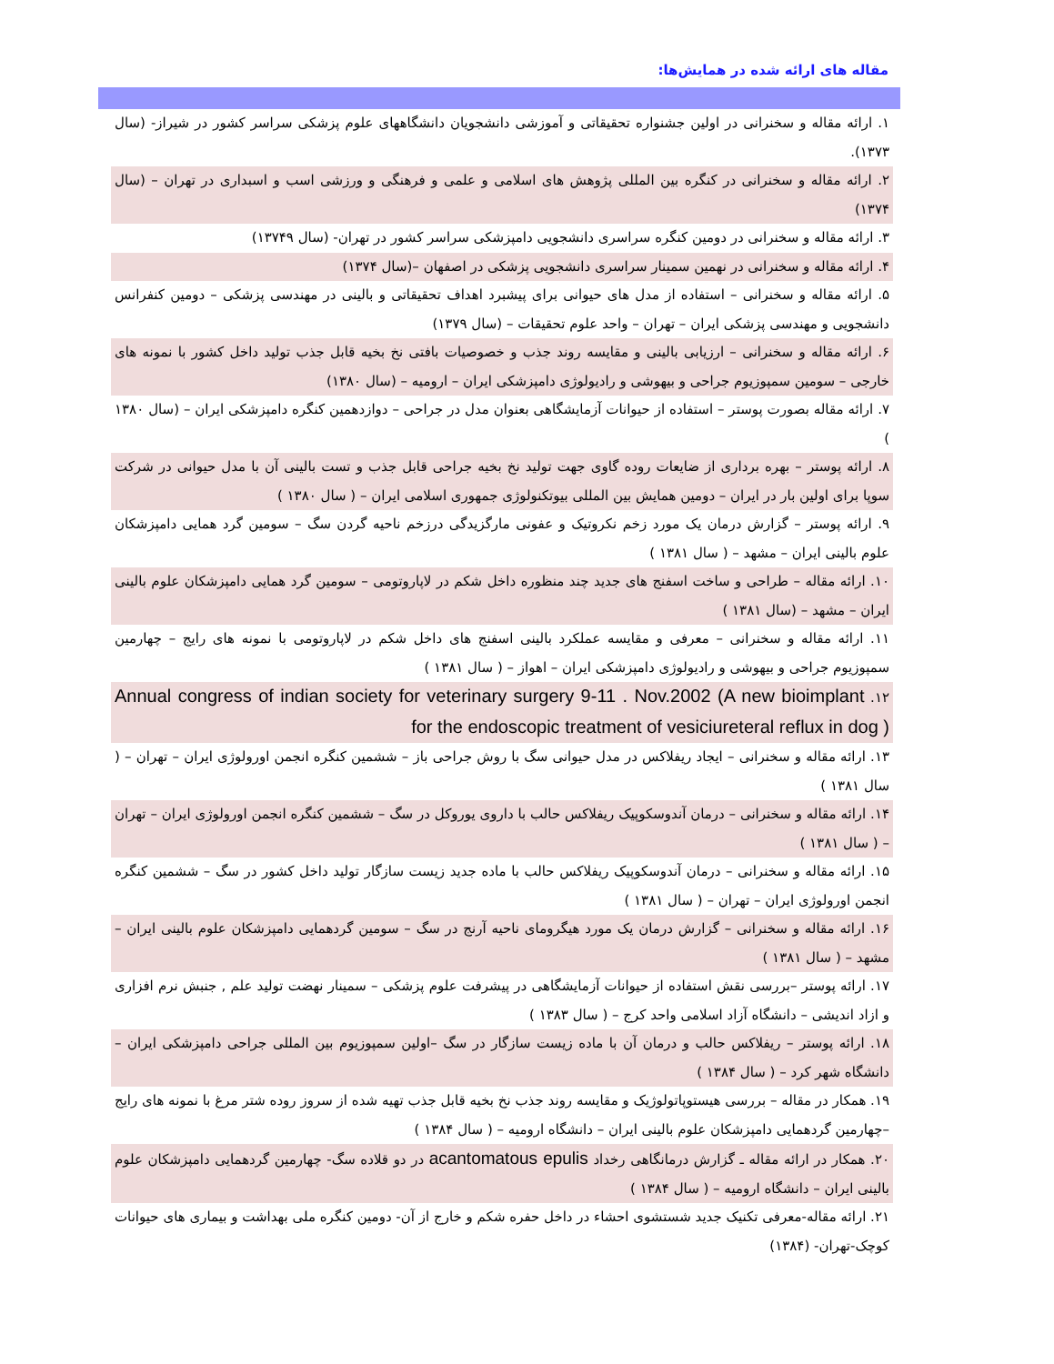مقاله های ارائه شده در همایش‌ها:
۱. ارائه مقاله و سخنرانی در اولین جشنواره تحقیقاتی و آموزشی دانشجویان دانشگاههای علوم پزشکی سراسر کشور در شیراز- (سال ۱۳۷۳).
۲. ارائه مقاله و سخنرانی در کنگره بین المللی پژوهش های اسلامی و علمی و فرهنگی و ورزشی اسب و اسبداری در تهران – (سال ۱۳۷۴)
۳. ارائه مقاله و سخنرانی در دومین کنگره سراسری دانشجویی دامپزشکی سراسر کشور در تهران- (سال ۱۳۷۴۹)
۴. ارائه مقاله و سخنرانی در نهمین سمینار سراسری دانشجویی پزشکی در اصفهان –(سال ۱۳۷۴)
۵. ارائه مقاله و سخنرانی – استفاده از مدل های حیوانی برای پیشبرد اهداف تحقیقاتی و بالینی در مهندسی پزشکی – دومین کنفرانس دانشجویی و مهندسی پزشکی ایران – تهران – واحد علوم تحقیقات – (سال ۱۳۷۹)
۶. ارائه مقاله و سخنرانی – ارزیابی بالینی و مقایسه روند جذب و خصوصیات بافتی نخ بخیه قابل جذب تولید داخل کشور با نمونه های خارجی – سومین سمپوزیوم جراحی و بیهوشی و رادیولوژی دامپزشکی ایران – ارومیه – (سال ۱۳۸۰)
۷. ارائه مقاله بصورت پوستر – استفاده از حیوانات آزمایشگاهی بعنوان مدل در جراحی – دوازدهمین کنگره دامپزشکی ایران – (سال ۱۳۸۰ )
۸. ارائه پوستر – بهره برداری از ضایعات روده گاوی جهت تولید نخ بخیه جراحی قابل جذب و تست بالینی آن با مدل حیوانی در شرکت سوپا برای اولین بار در ایران – دومین همایش بین المللی بیوتکنولوژی جمهوری اسلامی ایران – ( سال ۱۳۸۰ )
۹. ارائه پوستر – گزارش درمان یک مورد زخم نکروتیک و عفونی مارگزیدگی درزخم ناحیه گردن سگ – سومین گرد همایی دامپزشکان علوم بالینی ایران – مشهد – ( سال ۱۳۸۱ )
۱۰. ارائه مقاله – طراحی و ساخت اسفنج های جدید چند منظوره داخل شکم در لاپاروتومی – سومین گرد همایی دامپزشکان علوم بالینی ایران – مشهد – (سال ۱۳۸۱ )
۱۱. ارائه مقاله و سخنرانی – معرفی و مقایسه عملکرد بالینی اسفنج های داخل شکم در لاپاروتومی با نمونه های رایج – چهارمین سمپوزیوم جراحی و بیهوشی و رادیولوژی دامپزشکی ایران – اهواز – ( سال ۱۳۸۱ )
۱۲. Annual congress of indian society for veterinary surgery 9-11 . Nov.2002 (A new bioimplant for the endoscopic treatment of vesiciureteral reflux in dog )
۱۳. ارائه مقاله و سخنرانی – ایجاد ریفلاکس در مدل حیوانی سگ با روش جراحی باز – ششمین کنگره انجمن اورولوژی ایران – تهران – ( سال ۱۳۸۱ )
۱۴. ارائه مقاله و سخنرانی – درمان آندوسکوپیک ریفلاکس حالب با داروی یوروکل در سگ – ششمین کنگره انجمن اورولوژی ایران – تهران – ( سال ۱۳۸۱ )
۱۵. ارائه مقاله و سخنرانی – درمان آندوسکوپیک ریفلاکس حالب با ماده جدید زیست سازگار تولید داخل کشور در سگ – ششمین کنگره انجمن اورولوژی ایران – تهران – ( سال ۱۳۸۱ )
۱۶. ارائه مقاله و سخنرانی – گزارش درمان یک مورد هیگرومای ناحیه آرنج در سگ – سومین گردهمایی دامپزشکان علوم بالینی ایران – مشهد – ( سال ۱۳۸۱ )
۱۷. ارائه پوستر –بررسی نقش استفاده از حیوانات آزمایشگاهی در پیشرفت علوم پزشکی – سمینار نهضت تولید علم , جنبش نرم افزاری و ازاد اندیشی – دانشگاه آزاد اسلامی واحد کرج – ( سال ۱۳۸۳ )
۱۸. ارائه پوستر – ریفلاکس حالب و درمان آن با ماده زیست سازگار در سگ –اولین سمپوزیوم بین المللی جراحی دامپزشکی ایران – دانشگاه شهر کرد – ( سال ۱۳۸۴ )
۱۹. همکار در مقاله – بررسی هیستوپاتولوژیک و مقایسه روند جذب نخ بخیه قابل جذب تهیه شده از سروز روده شتر مرغ با نمونه های رایج –چهارمین گردهمایی دامپزشکان علوم بالینی ایران – دانشگاه ارومیه – ( سال ۱۳۸۴ )
۲۰. همکار در ارائه مقاله ـ گزارش درمانگاهی رخداد acantomatous epulis در دو قلاده سگ- چهارمین گردهمایی دامپزشکان علوم بالینی ایران – دانشگاه ارومیه – ( سال ۱۳۸۴ )
۲۱. ارائه مقاله-معرفی تکنیک جدید شستشوی احشاء در داخل حفره شکم و خارج از آن- دومین کنگره ملی بهداشت و بیماری های حیوانات کوچک-تهران- (۱۳۸۴)